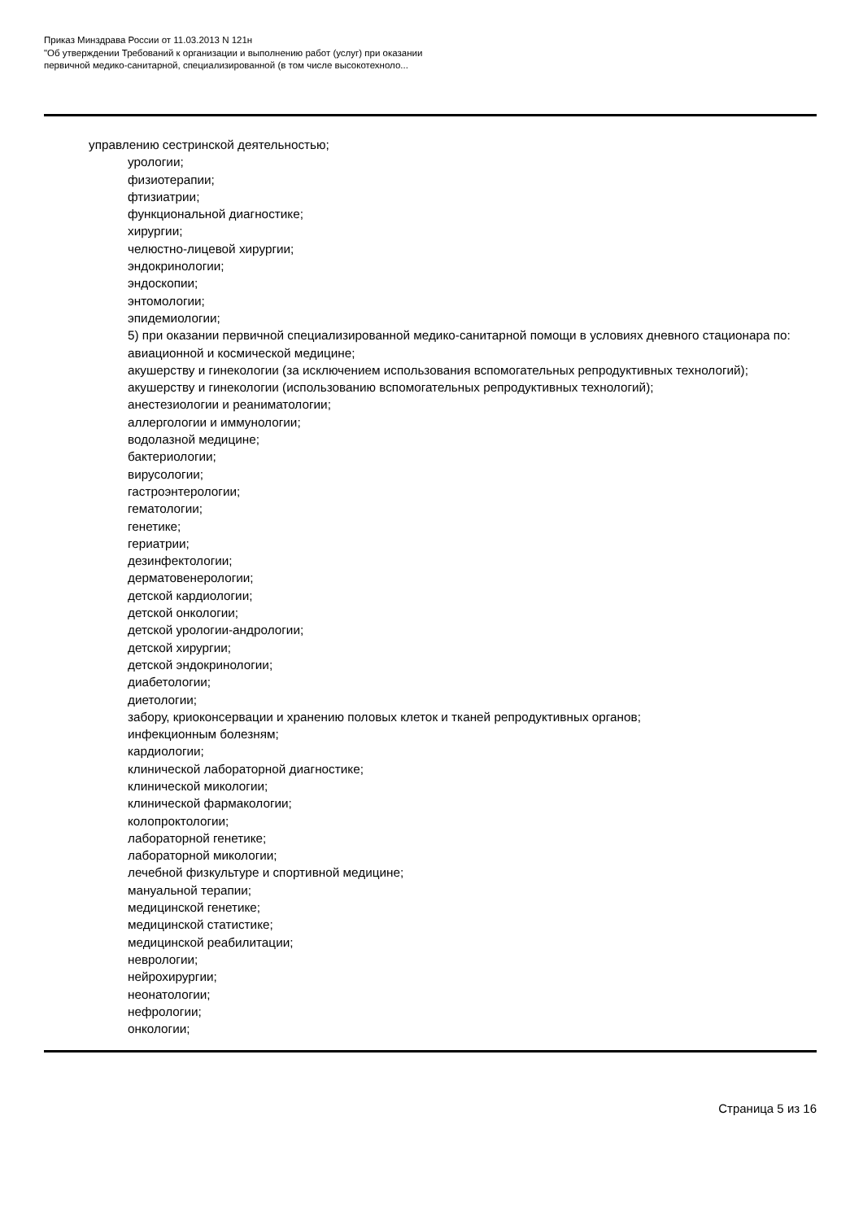Приказ Минздрава России от 11.03.2013 N 121н
"Об утверждении Требований к организации и выполнению работ (услуг) при оказании первичной медико-санитарной, специализированной (в том числе высокотехноло...
управлению сестринской деятельностью;
урологии;
физиотерапии;
фтизиатрии;
функциональной диагностике;
хирургии;
челюстно-лицевой хирургии;
эндокринологии;
эндоскопии;
энтомологии;
эпидемиологии;
5) при оказании первичной специализированной медико-санитарной помощи в условиях дневного стационара по:
авиационной и космической медицине;
акушерству и гинекологии (за исключением использования вспомогательных репродуктивных технологий);
акушерству и гинекологии (использованию вспомогательных репродуктивных технологий);
анестезиологии и реаниматологии;
аллергологии и иммунологии;
водолазной медицине;
бактериологии;
вирусологии;
гастроэнтерологии;
гематологии;
генетике;
гериатрии;
дезинфектологии;
дерматовенерологии;
детской кардиологии;
детской онкологии;
детской урологии-андрологии;
детской хирургии;
детской эндокринологии;
диабетологии;
диетологии;
забору, криоконсервации и хранению половых клеток и тканей репродуктивных органов;
инфекционным болезням;
кардиологии;
клинической лабораторной диагностике;
клинической микологии;
клинической фармакологии;
колопроктологии;
лабораторной генетике;
лабораторной микологии;
лечебной физкультуре и спортивной медицине;
мануальной терапии;
медицинской генетике;
медицинской статистике;
медицинской реабилитации;
неврологии;
нейрохирургии;
неонатологии;
нефрологии;
онкологии;
Страница 5 из 16